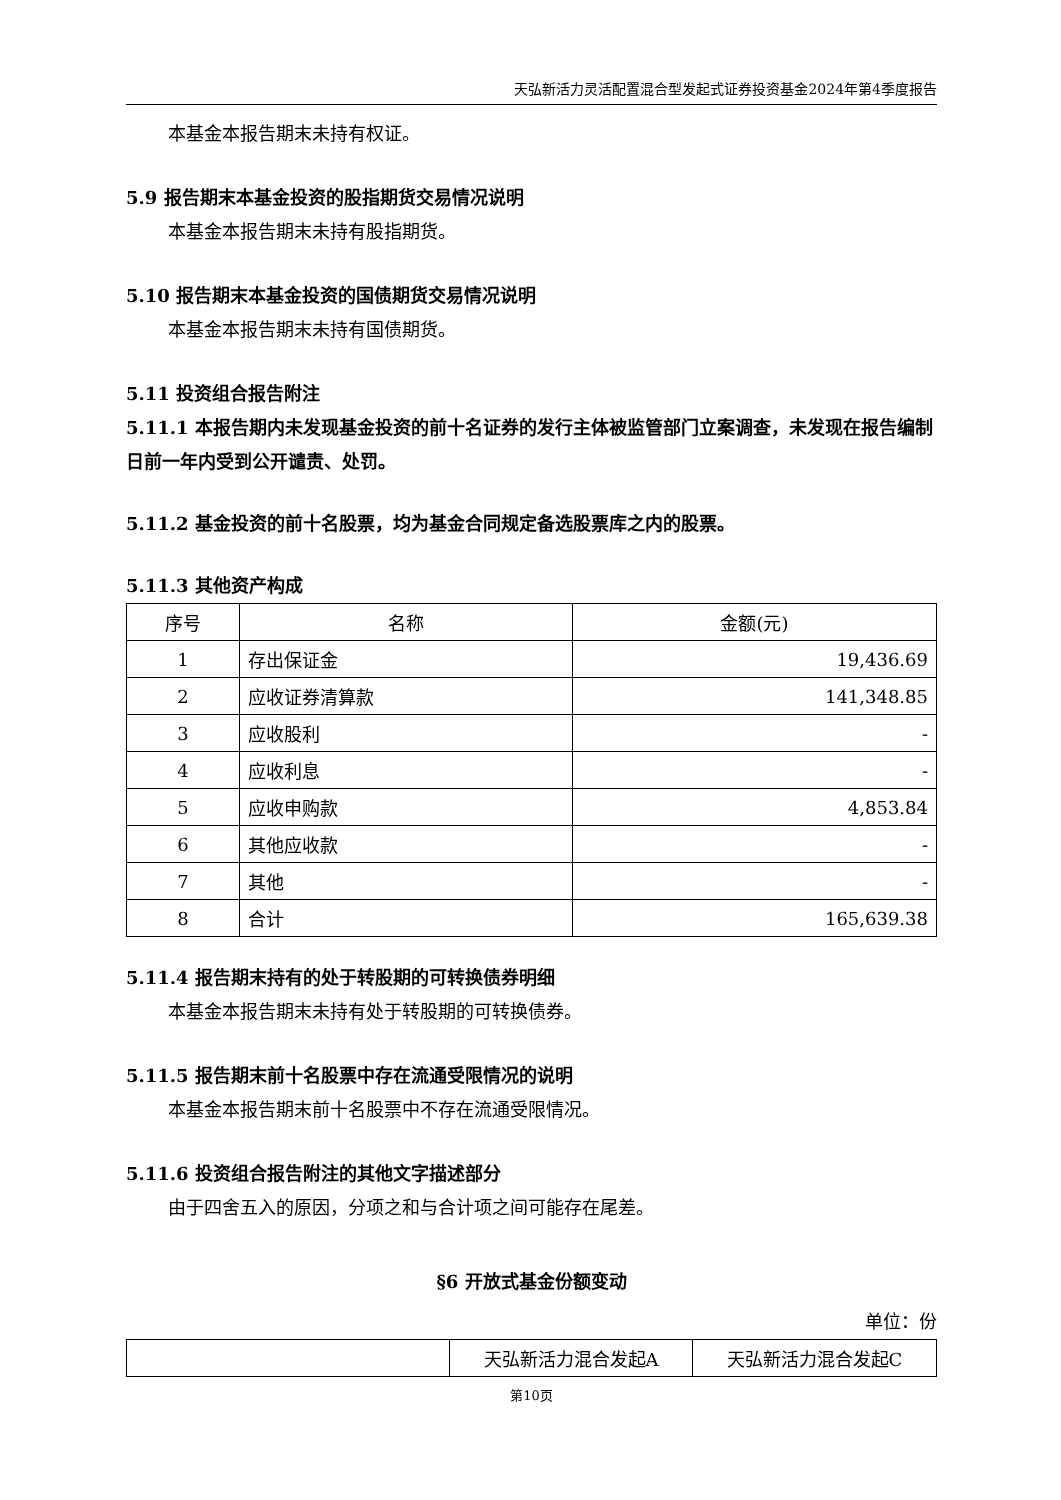天弘新活力灵活配置混合型发起式证券投资基金2024年第4季度报告
本基金本报告期末未持有权证。
5.9 报告期末本基金投资的股指期货交易情况说明
本基金本报告期末未持有股指期货。
5.10 报告期末本基金投资的国债期货交易情况说明
本基金本报告期末未持有国债期货。
5.11 投资组合报告附注
5.11.1 本报告期内未发现基金投资的前十名证券的发行主体被监管部门立案调查，未发现在报告编制日前一年内受到公开谴责、处罚。
5.11.2 基金投资的前十名股票，均为基金合同规定备选股票库之内的股票。
5.11.3 其他资产构成
| 序号 | 名称 | 金额(元) |
| --- | --- | --- |
| 1 | 存出保证金 | 19,436.69 |
| 2 | 应收证券清算款 | 141,348.85 |
| 3 | 应收股利 | - |
| 4 | 应收利息 | - |
| 5 | 应收申购款 | 4,853.84 |
| 6 | 其他应收款 | - |
| 7 | 其他 | - |
| 8 | 合计 | 165,639.38 |
5.11.4 报告期末持有的处于转股期的可转换债券明细
本基金本报告期末未持有处于转股期的可转换债券。
5.11.5 报告期末前十名股票中存在流通受限情况的说明
本基金本报告期末前十名股票中不存在流通受限情况。
5.11.6 投资组合报告附注的其他文字描述部分
由于四舍五入的原因，分项之和与合计项之间可能存在尾差。
§6 开放式基金份额变动
单位：份
| | 天弘新活力混合发起A | 天弘新活力混合发起C |
第10页